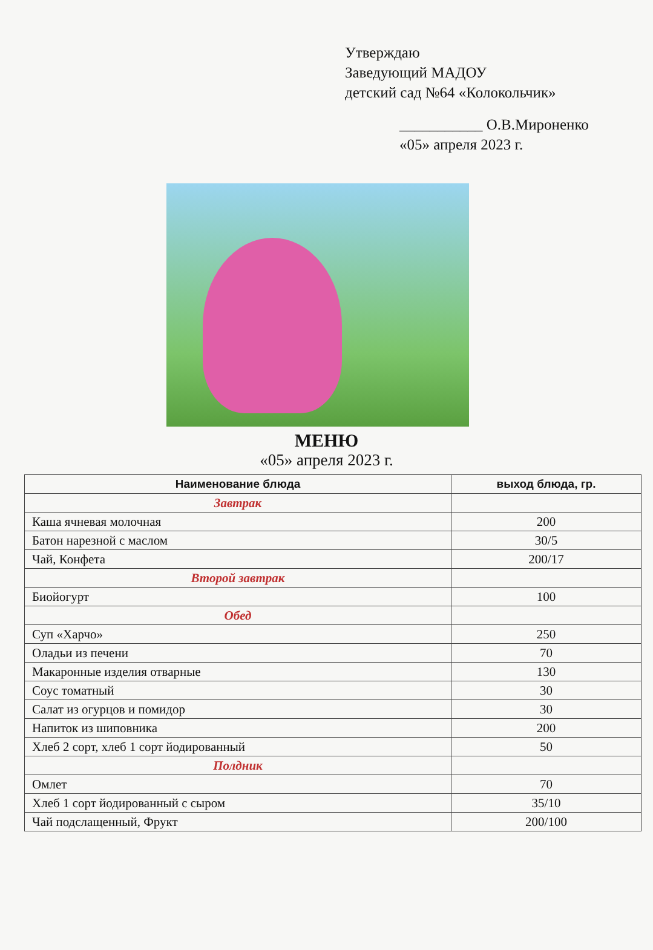Утверждаю
Заведующий МАДОУ
детский сад №64 «Колокольчик»
___________ О.В.Мироненко
«05» апреля 2023 г.
МЕНЮ
«05» апреля 2023 г.
| Наименование блюда | выход блюда, гр. |
| --- | --- |
| Завтрак | |
| Каша ячневая молочная | 200 |
| Батон нарезной с маслом | 30/5 |
| Чай, Конфета | 200/17 |
| Второй завтрак | |
| Биойогурт | 100 |
| Обед | |
| Суп «Харчо» | 250 |
| Оладьи из печени | 70 |
| Макаронные изделия отварные | 130 |
| Соус томатный | 30 |
| Салат из огурцов и помидор | 30 |
| Напиток из шиповника | 200 |
| Хлеб 2 сорт, хлеб 1 сорт йодированный | 50 |
| Полдник | |
| Омлет | 70 |
| Хлеб 1 сорт йодированный с сыром | 35/10 |
| Чай подслащенный, Фрукт | 200/100 |